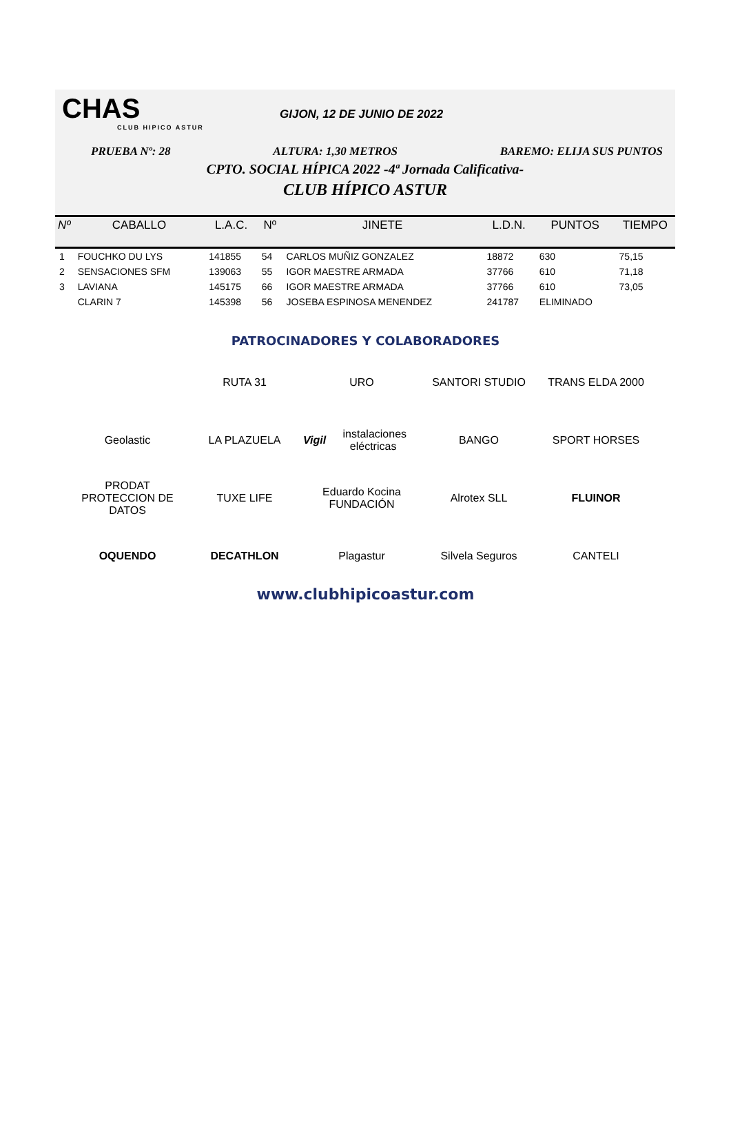CHAS
CLUB HIPICO ASTUR
GIJON, 12 DE JUNIO DE 2022
PRUEBA Nº: 28 ALTURA: 1,30 METROS BAREMO: ELIJA SUS PUNTOS
CPTO. SOCIAL HÍPICA 2022 -4ª Jornada Calificativa-
CLUB HÍPICO ASTUR
| Nº | CABALLO | L.A.C. | Nº | JINETE | L.D.N. | PUNTOS | TIEMPO |
| --- | --- | --- | --- | --- | --- | --- | --- |
| 1 | FOUCHKO DU LYS | 141855 | 54 | CARLOS MUÑIZ GONZALEZ | 18872 | 630 | 75,15 |
| 2 | SENSACIONES SFM | 139063 | 55 | IGOR MAESTRE ARMADA | 37766 | 610 | 71,18 |
| 3 | LAVIANA | 145175 | 66 | IGOR MAESTRE ARMADA | 37766 | 610 | 73,05 |
| | CLARIN 7 | 145398 | 56 | JOSEBA ESPINOSA MENENDEZ | 241787 | ELIMINADO | |
PATROCINADORES Y COLABORADORES
RUTA 31
URO
SANTORI STUDIO
TRANS ELDA 2000
Geolastic
LA PLAZUELA
Vigil instalaciones eléctricas
BANGO
SPORT HORSES
PRODAT PROTECCION DE DATOS
TUXE LIFE
Eduardo Kocina FUNDACIÓN
Alrotex SLL
FLUINOR
OQUENDO
DECATHLON
Plagastur
Silvela Seguros
CANTELI
www.clubhipicoastur.com